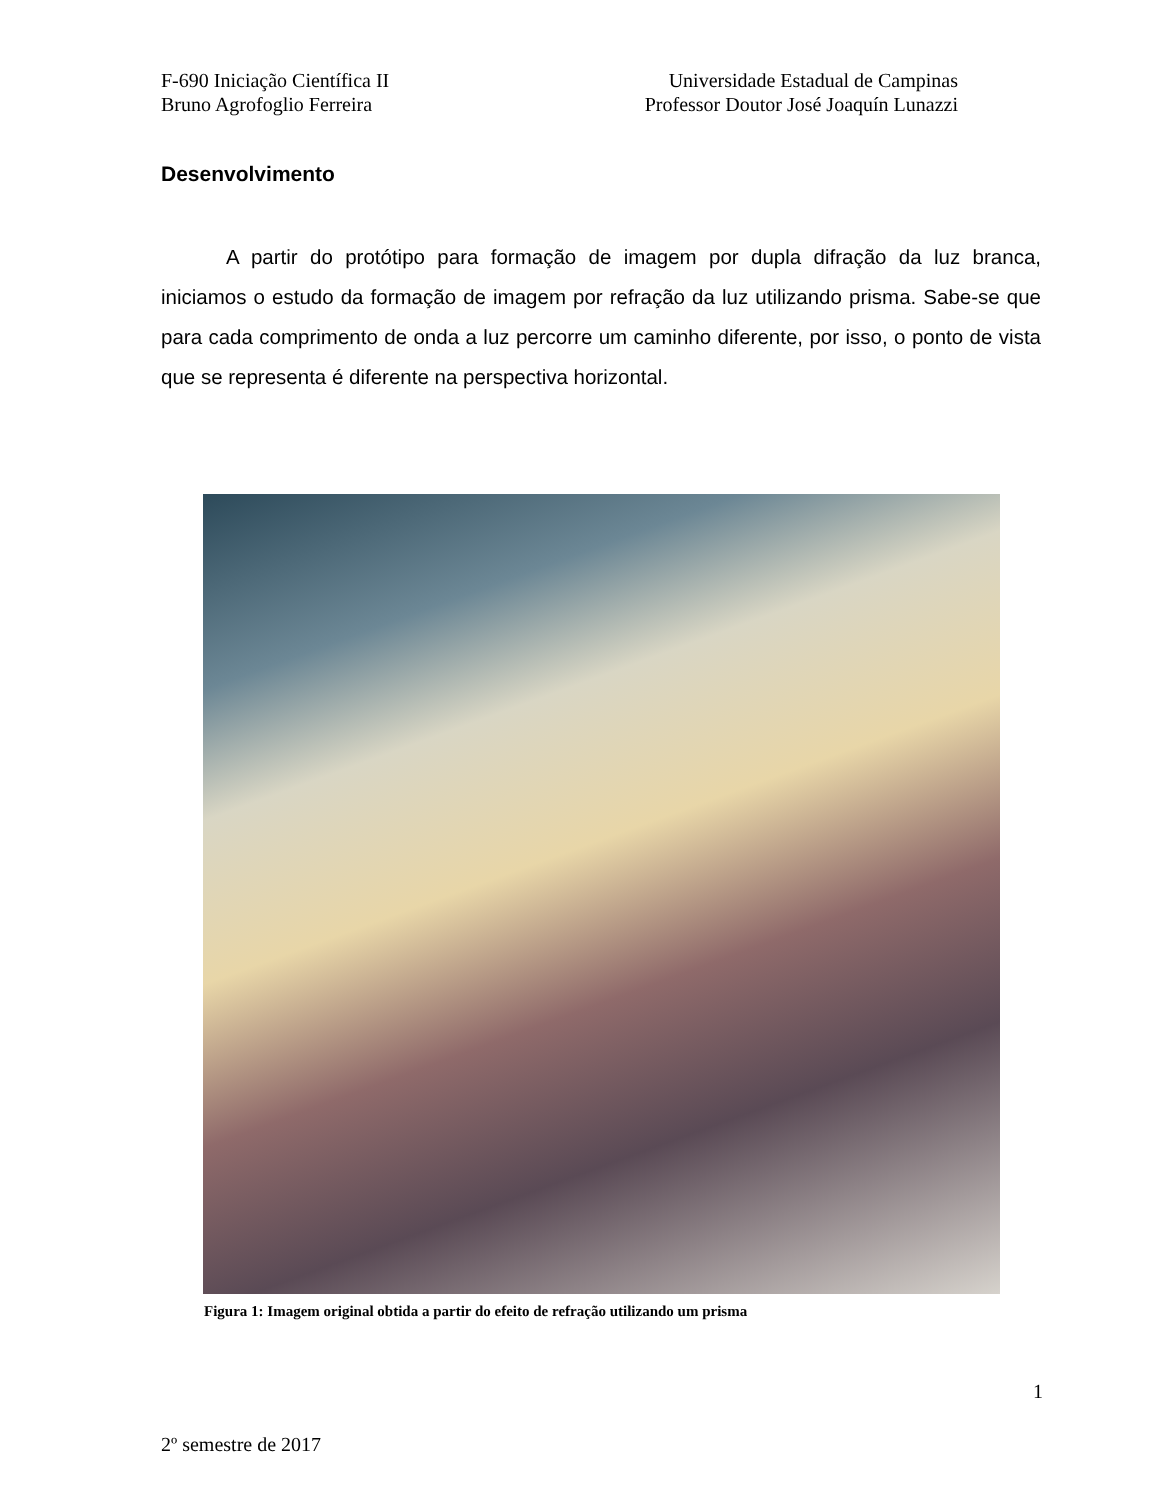F-690 Iniciação Científica II Universidade Estadual de Campinas
Bruno Agrofoglio Ferreira Professor Doutor José Joaquín Lunazzi
Desenvolvimento
A partir do protótipo para formação de imagem por dupla difração da luz branca, iniciamos o estudo da formação de imagem por refração da luz utilizando prisma. Sabe-se que para cada comprimento de onda a luz percorre um caminho diferente, por isso, o ponto de vista que se representa é diferente na perspectiva horizontal.
Figura 1: Imagem original obtida a partir do efeito de refração utilizando um prisma
1
2º semestre de 2017